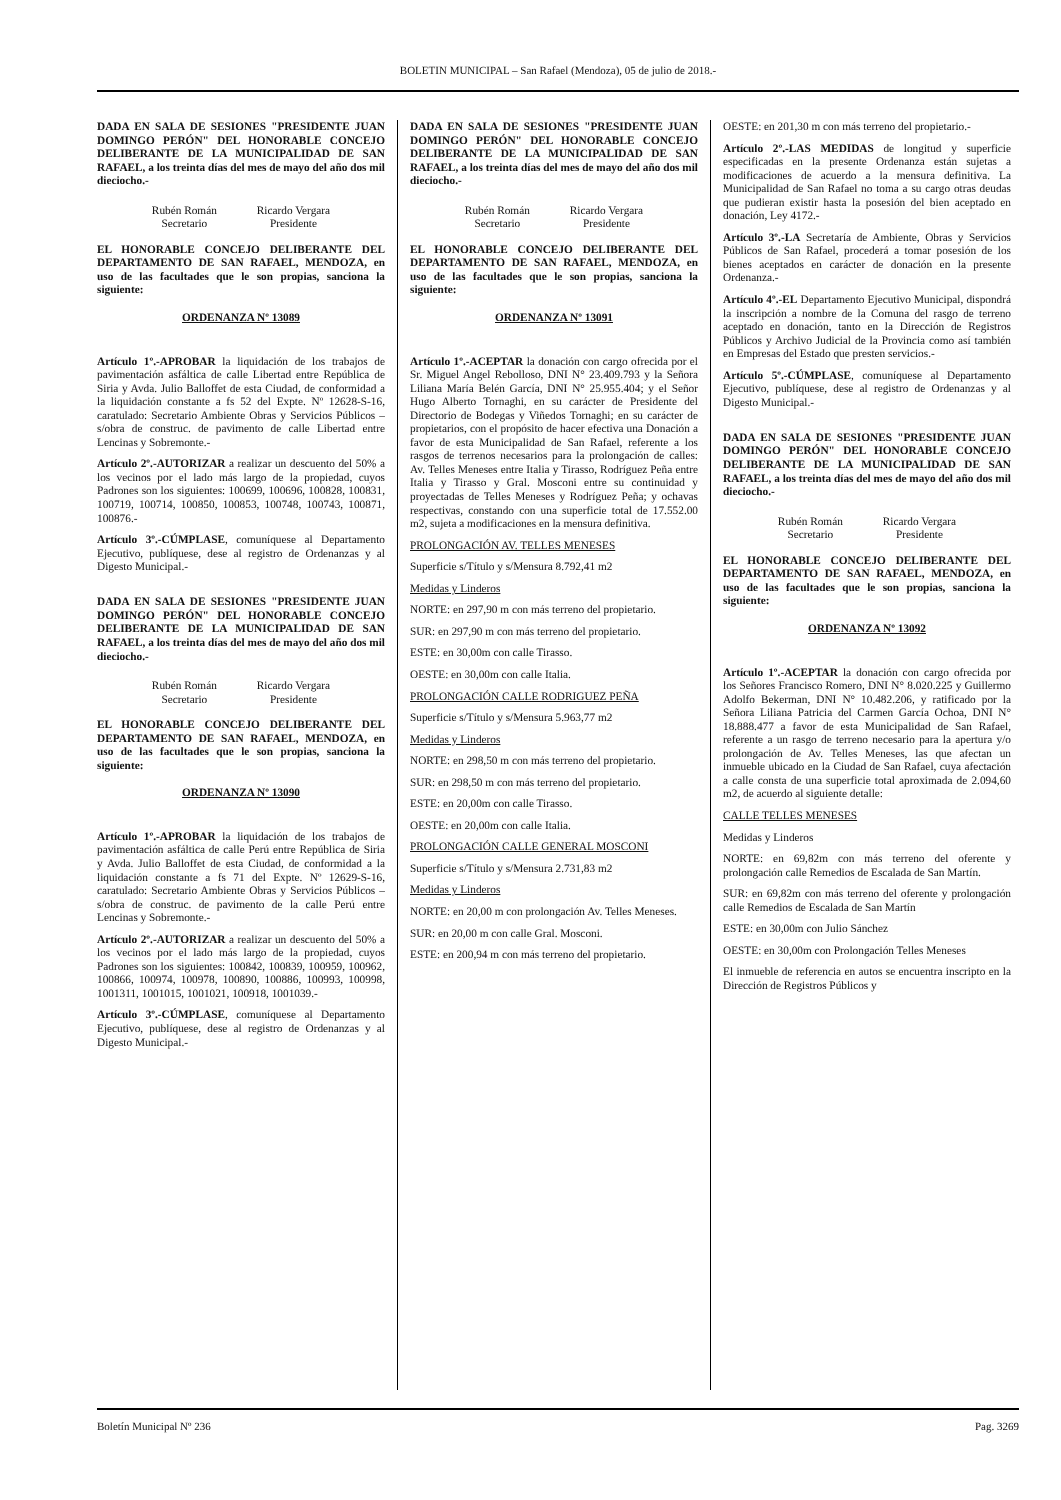BOLETIN MUNICIPAL – San Rafael (Mendoza), 05 de julio de 2018.-
DADA EN SALA DE SESIONES "PRESIDENTE JUAN DOMINGO PERÓN" DEL HONORABLE CONCEJO DELIBERANTE DE LA MUNICIPALIDAD DE SAN RAFAEL, a los treinta días del mes de mayo del año dos mil dieciocho.-
Rubén Román
Secretario
Ricardo Vergara
Presidente
EL HONORABLE CONCEJO DELIBERANTE DEL DEPARTAMENTO DE SAN RAFAEL, MENDOZA, en uso de las facultades que le son propias, sanciona la siguiente:
ORDENANZA Nº 13089
Artículo 1º.-APROBAR la liquidación de los trabajos de pavimentación asfáltica de calle Libertad entre República de Siria y Avda. Julio Balloffet de esta Ciudad, de conformidad a la liquidación constante a fs 52 del Expte. Nº 12628-S-16, caratulado: Secretario Ambiente Obras y Servicios Públicos – s/obra de construc. de pavimento de calle Libertad entre Lencinas y Sobremonte.-
Artículo 2º.-AUTORIZAR a realizar un descuento del 50% a los vecinos por el lado más largo de la propiedad, cuyos Padrones son los siguientes: 100699, 100696, 100828, 100831, 100719, 100714, 100850, 100853, 100748, 100743, 100871, 100876.-
Artículo 3º.-CÚMPLASE, comuníquese al Departamento Ejecutivo, publíquese, dese al registro de Ordenanzas y al Digesto Municipal.-
DADA EN SALA DE SESIONES "PRESIDENTE JUAN DOMINGO PERÓN" DEL HONORABLE CONCEJO DELIBERANTE DE LA MUNICIPALIDAD DE SAN RAFAEL, a los treinta días del mes de mayo del año dos mil dieciocho.-
Rubén Román
Secretario
Ricardo Vergara
Presidente
EL HONORABLE CONCEJO DELIBERANTE DEL DEPARTAMENTO DE SAN RAFAEL, MENDOZA, en uso de las facultades que le son propias, sanciona la siguiente:
ORDENANZA Nº 13090
Artículo 1º.-APROBAR la liquidación de los trabajos de pavimentación asfáltica de calle Perú entre República de Siria y Avda. Julio Balloffet de esta Ciudad, de conformidad a la liquidación constante a fs 71 del Expte. Nº 12629-S-16, caratulado: Secretario Ambiente Obras y Servicios Públicos – s/obra de construc. de pavimento de la calle Perú entre Lencinas y Sobremonte.-
Artículo 2º.-AUTORIZAR a realizar un descuento del 50% a los vecinos por el lado más largo de la propiedad, cuyos Padrones son los siguientes: 100842, 100839, 100959, 100962, 100866, 100974, 100978, 100890, 100886, 100993, 100998, 1001311, 1001015, 1001021, 100918, 1001039.-
Artículo 3º.-CÚMPLASE, comuníquese al Departamento Ejecutivo, publíquese, dese al registro de Ordenanzas y al Digesto Municipal.-
DADA EN SALA DE SESIONES "PRESIDENTE JUAN DOMINGO PERÓN" DEL HONORABLE CONCEJO DELIBERANTE DE LA MUNICIPALIDAD DE SAN RAFAEL, a los treinta días del mes de mayo del año dos mil dieciocho.-
Rubén Román
Secretario
Ricardo Vergara
Presidente
EL HONORABLE CONCEJO DELIBERANTE DEL DEPARTAMENTO DE SAN RAFAEL, MENDOZA, en uso de las facultades que le son propias, sanciona la siguiente:
ORDENANZA Nº 13091
Artículo 1º.-ACEPTAR la donación con cargo ofrecida por el Sr. Miguel Angel Rebolloso, DNI N° 23.409.793 y la Señora Liliana María Belén García, DNI N° 25.955.404; y el Señor Hugo Alberto Tornaghi, en su carácter de Presidente del Directorio de Bodegas y Viñedos Tornaghi; en su carácter de propietarios, con el propósito de hacer efectiva una Donación a favor de esta Municipalidad de San Rafael, referente a los rasgos de terrenos necesarios para la prolongación de calles: Av. Telles Meneses entre Italia y Tirasso, Rodríguez Peña entre Italia y Tirasso y Gral. Mosconi entre su continuidad y proyectadas de Telles Meneses y Rodríguez Peña; y ochavas respectivas, constando con una superficie total de 17.552.00 m2, sujeta a modificaciones en la mensura definitiva.
PROLONGACIÓN AV. TELLES MENESES
Superficie s/Título y s/Mensura 8.792,41 m2
Medidas y Linderos
NORTE: en 297,90 m con más terreno del propietario.
SUR: en 297,90 m con más terreno del propietario.
ESTE: en 30,00m con calle Tirasso.
OESTE: en 30,00m con calle Italia.
PROLONGACIÓN CALLE RODRIGUEZ PEÑA
Superficie s/Título y s/Mensura 5.963,77 m2
Medidas y Linderos
NORTE: en 298,50 m con más terreno del propietario.
SUR: en 298,50 m con más terreno del propietario.
ESTE: en 20,00m con calle Tirasso.
OESTE: en 20,00m con calle Italia.
PROLONGACIÓN CALLE GENERAL MOSCONI
Superficie s/Título y s/Mensura 2.731,83 m2
Medidas y Linderos
NORTE: en 20,00 m con prolongación Av. Telles Meneses.
SUR: en 20,00 m con calle Gral. Mosconi.
ESTE: en 200,94 m con más terreno del propietario.
OESTE: en 201,30 m con más terreno del propietario.-
Artículo 2º.-LAS MEDIDAS de longitud y superficie especificadas en la presente Ordenanza están sujetas a modificaciones de acuerdo a la mensura definitiva. La Municipalidad de San Rafael no toma a su cargo otras deudas que pudieran existir hasta la posesión del bien aceptado en donación, Ley 4172.-
Artículo 3º.-LA Secretaría de Ambiente, Obras y Servicios Públicos de San Rafael, procederá a tomar posesión de los bienes aceptados en carácter de donación en la presente Ordenanza.-
Artículo 4º.-EL Departamento Ejecutivo Municipal, dispondrá la inscripción a nombre de la Comuna del rasgo de terreno aceptado en donación, tanto en la Dirección de Registros Públicos y Archivo Judicial de la Provincia como así también en Empresas del Estado que presten servicios.-
Artículo 5º.-CÚMPLASE, comuníquese al Departamento Ejecutivo, publíquese, dese al registro de Ordenanzas y al Digesto Municipal.-
DADA EN SALA DE SESIONES "PRESIDENTE JUAN DOMINGO PERÓN" DEL HONORABLE CONCEJO DELIBERANTE DE LA MUNICIPALIDAD DE SAN RAFAEL, a los treinta días del mes de mayo del año dos mil dieciocho.-
Rubén Román
Secretario
Ricardo Vergara
Presidente
EL HONORABLE CONCEJO DELIBERANTE DEL DEPARTAMENTO DE SAN RAFAEL, MENDOZA, en uso de las facultades que le son propias, sanciona la siguiente:
ORDENANZA Nº 13092
Artículo 1º.-ACEPTAR la donación con cargo ofrecida por los Señores Francisco Romero, DNI N° 8.020.225 y Guillermo Adolfo Bekerman, DNI N° 10.482.206, y ratificado por la Señora Liliana Patricia del Carmen García Ochoa, DNI N° 18.888.477 a favor de esta Municipalidad de San Rafael, referente a un rasgo de terreno necesario para la apertura y/o prolongación de Av. Telles Meneses, las que afectan un inmueble ubicado en la Ciudad de San Rafael, cuya afectación a calle consta de una superficie total aproximada de 2.094,60 m2, de acuerdo al siguiente detalle:
CALLE TELLES MENESES
Medidas y Linderos
NORTE: en 69,82m con más terreno del oferente y prolongación calle Remedios de Escalada de San Martín.
SUR: en 69,82m con más terreno del oferente y prolongación calle Remedios de Escalada de San Martín
ESTE: en 30,00m con Julio Sánchez
OESTE: en 30,00m con Prolongación Telles Meneses
El inmueble de referencia en autos se encuentra inscripto en la Dirección de Registros Públicos y
Boletín Municipal Nº 236 Pag. 3269